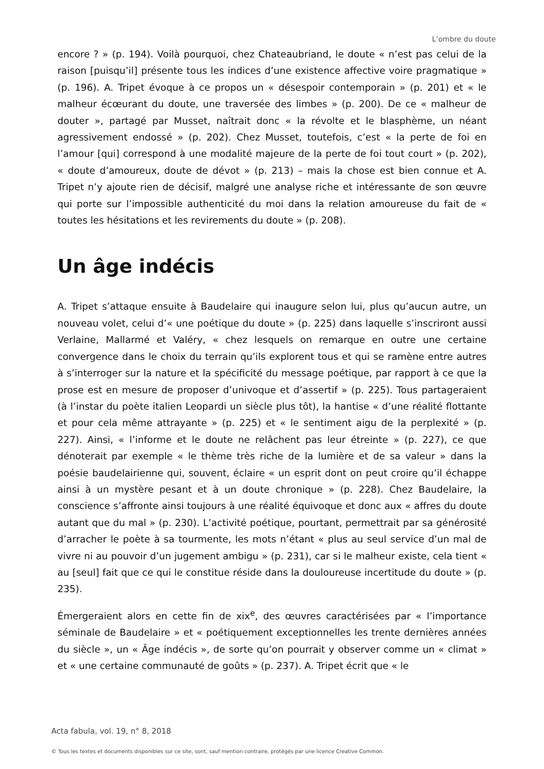L’ombre du doute
encore ? » (p. 194). Voilà pourquoi, chez Chateaubriand, le doute « n’est pas celui de la raison [puisqu’il] présente tous les indices d’une existence affective voire pragmatique » (p. 196). A. Tripet évoque à ce propos un « désespoir contemporain » (p. 201) et « le malheur écœurant du doute, une traversée des limbes » (p. 200). De ce « malheur de douter », partagé par Musset, naîtrait donc « la révolte et le blasphème, un néant agressivement endossé » (p. 202). Chez Musset, toutefois, c’est « la perte de foi en l’amour [qui] correspond à une modalité majeure de la perte de foi tout court » (p. 202), « doute d’amoureux, doute de dévot » (p. 213) – mais la chose est bien connue et A. Tripet n’y ajoute rien de décisif, malgré une analyse riche et intéressante de son œuvre qui porte sur l’impossible authenticité du moi dans la relation amoureuse du fait de « toutes les hésitations et les revirements du doute » (p. 208).
Un âge indécis
A. Tripet s’attaque ensuite à Baudelaire qui inaugure selon lui, plus qu’aucun autre, un nouveau volet, celui d’« une poétique du doute » (p. 225) dans laquelle s’inscriront aussi Verlaine, Mallarmé et Valéry, « chez lesquels on remarque en outre une certaine convergence dans le choix du terrain qu’ils explorent tous et qui se ramène entre autres à s’interroger sur la nature et la spécificité du message poétique, par rapport à ce que la prose est en mesure de proposer d’univoque et d’assertif » (p. 225). Tous partageraient (à l’instar du poète italien Leopardi un siècle plus tôt), la hantise « d’une réalité flottante et pour cela même attrayante » (p. 225) et « le sentiment aigu de la perplexité » (p. 227). Ainsi, « l’informe et le doute ne relâchent pas leur étreinte » (p. 227), ce que dénoterait par exemple « le thème très riche de la lumière et de sa valeur » dans la poésie baudelairienne qui, souvent, éclaire « un esprit dont on peut croire qu’il échappe ainsi à un mystère pesant et à un doute chronique » (p. 228). Chez Baudelaire, la conscience s’affronte ainsi toujours à une réalité équivoque et donc aux « affres du doute autant que du mal » (p. 230). L’activité poétique, pourtant, permettrait par sa générosité d’arracher le poète à sa tourmente, les mots n’étant « plus au seul service d’un mal de vivre ni au pouvoir d’un jugement ambigu » (p. 231), car si le malheur existe, cela tient « au [seul] fait que ce qui le constitue réside dans la douloureuse incertitude du doute » (p. 235).
Émergeraient alors en cette fin de xix<sup>e</sup>, des œuvres caractérisées par « l’importance séminale de Baudelaire » et « poétiquement exceptionnelles les trente dernières années du siècle », un « Âge indécis », de sorte qu’on pourrait y observer comme un « climat » et « une certaine communauté de goûts » (p. 237). A. Tripet écrit que « le
Acta fabula, vol. 19, n° 8, 2018
© Tous les textes et documents disponibles sur ce site, sont, sauf mention contraire, protégés par une licence Creative Common.